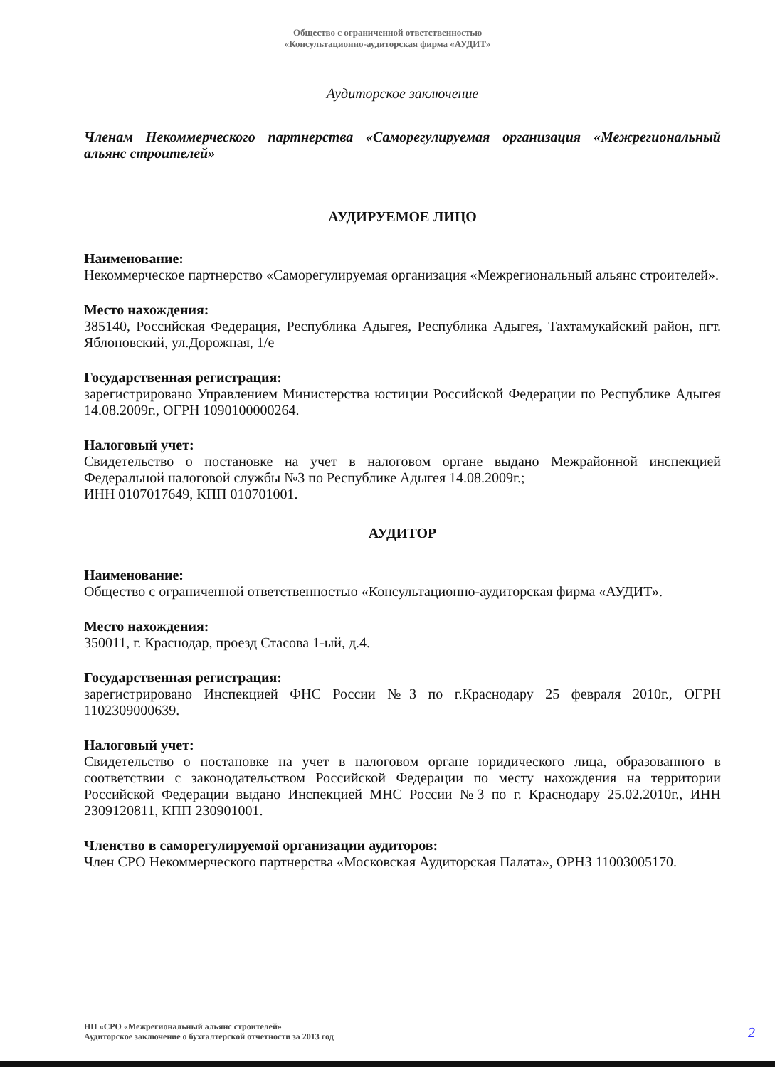Общество с ограниченной ответственностью
«Консультационно-аудиторская фирма «АУДИТ»
Аудиторское заключение
Членам Некоммерческого партнерства «Саморегулируемая организация «Межрегиональный альянс строителей»
АУДИРУЕМОЕ ЛИЦО
Наименование:
Некоммерческое партнерство «Саморегулируемая организация «Межрегиональный альянс строителей».
Место нахождения:
385140, Российская Федерация, Республика Адыгея, Республика Адыгея, Тахтамукайский район, пгт. Яблоновский, ул.Дорожная, 1/е
Государственная регистрация:
зарегистрировано Управлением Министерства юстиции Российской Федерации по Республике Адыгея 14.08.2009г., ОГРН 1090100000264.
Налоговый учет:
Свидетельство о постановке на учет в налоговом органе выдано Межрайонной инспекцией Федеральной налоговой службы №3 по Республике Адыгея 14.08.2009г.;
ИНН 0107017649, КПП 010701001.
АУДИТОР
Наименование:
Общество с ограниченной ответственностью «Консультационно-аудиторская фирма «АУДИТ».
Место нахождения:
350011, г. Краснодар, проезд Стасова 1-ый, д.4.
Государственная регистрация:
зарегистрировано Инспекцией ФНС России №3 по г.Краснодару 25 февраля 2010г., ОГРН 1102309000639.
Налоговый учет:
Свидетельство о постановке на учет в налоговом органе юридического лица, образованного в соответствии с законодательством Российской Федерации по месту нахождения на территории Российской Федерации выдано Инспекцией МНС России №3 по г. Краснодару 25.02.2010г., ИНН 2309120811, КПП 230901001.
Членство в саморегулируемой организации аудиторов:
Член СРО Некоммерческого партнерства «Московская Аудиторская Палата», ОРНЗ 11003005170.
НП «СРО «Межрегиональный альянс строителей»
Аудиторское заключение о бухгалтерской отчетности за 2013 год
2